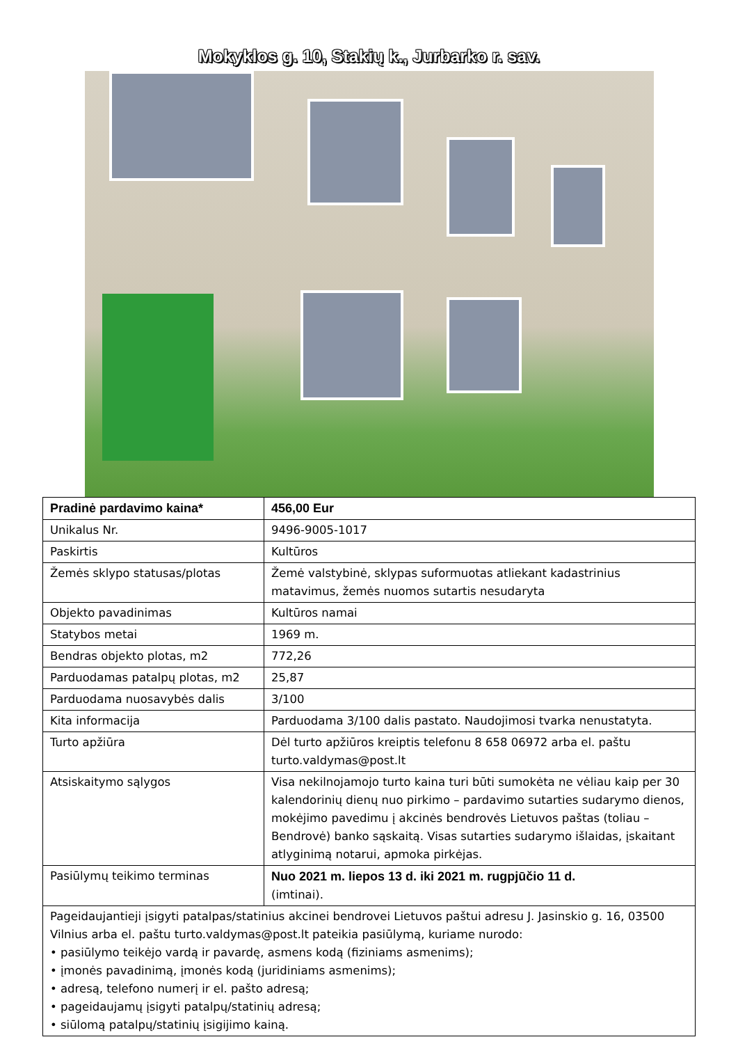Mokyklos g. 10, Stakių k., Jurbarko r. sav.
| Pradinė pardavimo kaina* | 456,00 Eur |
| Unikalus Nr. | 9496-9005-1017 |
| Paskirtis | Kultūros |
| Žemės sklypo statusas/plotas | Žemė valstybinė, sklypas suformuotas atliekant kadastrinius matavimus, žemės nuomos sutartis nesudaryta |
| Objekto pavadinimas | Kultūros namai |
| Statybos metai | 1969 m. |
| Bendras objekto plotas, m2 | 772,26 |
| Parduodamas patalpų plotas, m2 | 25,87 |
| Parduodama nuosavybės dalis | 3/100 |
| Kita informacija | Parduodama 3/100 dalis pastato. Naudojimosi tvarka nenustatyta. |
| Turto apžiūra | Dėl turto apžiūros kreiptis telefonu 8 658 06972 arba el. paštu turto.valdymas@post.lt |
| Atsiskaitymo sąlygos | Visa nekilnojamojo turto kaina turi būti sumokėta ne vėliau kaip per 30 kalendorinių dienų nuo pirkimo – pardavimo sutarties sudarymo dienos, mokėjimo pavedimu į akcinės bendrovės Lietuvos paštas (toliau – Bendrovė) banko sąskaitą. Visas sutarties sudarymo išlaidas, įskaitant atlyginimą notarui, apmoka pirkėjas. |
| Pasiūlymų teikimo terminas | Nuo 2021 m. liepos 13 d. iki 2021 m. rugpjūčio 11 d. (imtinai). |
| Pageidaujantieji įsigyti patalpas/statinius akcinei bendrovei Lietuvos paštui adresu J. Jasinskio g. 16, 03500 Vilnius arba el. paštu turto.valdymas@post.lt pateikia pasiūlymą, kuriame nurodo: • pasiūlymo teikėjo vardą ir pavardę, asmens kodą (fiziniams asmenims); • įmonės pavadinimą, įmonės kodą (juridiniams asmenims); • adresą, telefono numerį ir el. pašto adresą; • pageidaujamų įsigyti patalpų/statinių adresą; • siūlomą patalpų/statinių įsigijimo kainą. | |